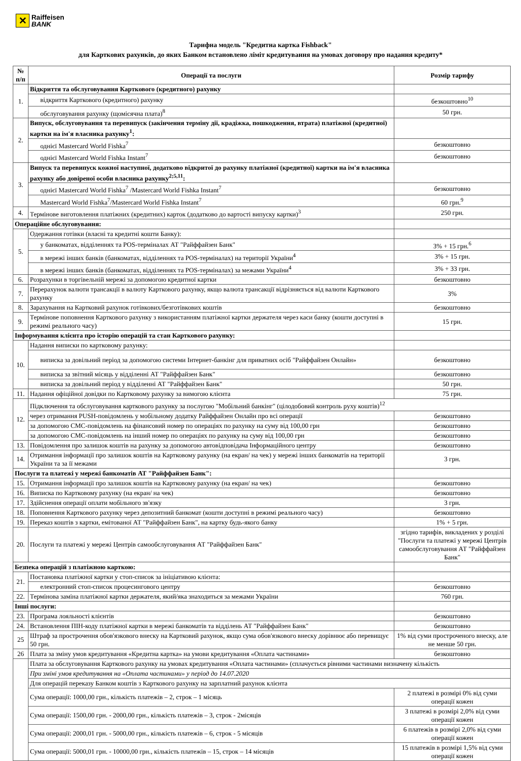✕
Raiffeisen
BANK
Тарифна модель "Кредитна картка Fishback"
для Карткових рахунків, до яких Банком встановлено ліміт кредитування на умовах договору про надання кредиту*
| № п/п | Операції та послуги | Розмір тарифу |
| --- | --- | --- |
| 1. | Відкриття та обслуговування Карткового (кредитного) рахунку | |
| | відкриття Карткового (кредитного) рахунку | безкоштовно<sup>10</sup> |
| | обслуговування рахунку (щомісячна плата)<sup>8</sup> | 50 грн. |
| 2. | Випуск, обслуговування та перевипуск (закінчення терміну дії, крадіжка, пошкодження, втрата) платіжної (кредитної) картки на ім'я власника рахунку<sup>1</sup>: | |
| | однієї Mastercard World Fishka<sup>7</sup> | безкоштовно |
| | однієї Mastercard World Fishka Instant<sup>7</sup> | безкоштовно |
| 3. | Випуск та перевипуск кожної наступної, додатково відкритої до рахунку платіжної (кредитної) картки на ім'я власника рахунку або довіреної особи власника рахунку<sup>2;5,11</sup>: | |
| | однієї Mastercard World Fishka<sup>7</sup> /Mastercard World Fishka Instant<sup>7</sup> | безкоштовно |
| | Mastercard World Fishka<sup>7</sup>/Mastercard World Fishka Instant<sup>7</sup> | 60 грн.<sup>9</sup> |
| 4. | Термінове виготовлення платіжних (кредитних) карток (додатково до вартості випуску картки)<sup>3</sup> | 250 грн. |
| Операційне обслуговування: | | |
| 5. | Одержання готівки (власні та кредитні кошти Банку): | |
| | у банкоматах, відділеннях та POS-терміналах АТ "Райффайзен Банк" | 3% + 15 грн.<sup>6</sup> |
| | в мережі інших банків (банкоматах, відділеннях та POS-терміналах) на території України<sup>4</sup> | 3% + 15 грн. |
| | в мережі інших банків (банкоматах, відділеннях та POS-терміналах) за межами України<sup>4</sup> | 3% + 33 грн. |
| 6. | Розрахунки в торгівельній мережі за допомогою кредитної картки | безкоштовно |
| 7. | Перерахунок валюти трансакції в валюту Карткового рахунку, якщо валюта трансакції відрізняється від валюти Карткового рахунку | 3% |
| 8. | Зарахування на Картковий рахунок готівкових/безготівкових коштів | безкоштовно |
| 9. | Термінове поповнення Карткового рахунку з використанням платіжної картки держателя через каси банку (кошти доступні в режимі реального часу) | 15 грн. |
| Інформування клієнта про історію операцій та стан Карткового рахунку: | | |
| 10. | Надання виписки по картковому рахунку: | |
| | виписка за довільний період за допомогою системи Інтернет-банкінг для приватних осіб "Райффайзен Онлайн» | безкоштовно |
| | виписка за звітний місяць у відділенні АТ "Райффайзен Банк" | безкоштовно |
| | виписка за довільний період у відділенні АТ "Райффайзен Банк" | 50 грн. |
| 11. | Надання офіційної довідки по Картковому рахунку за вимогою клієнта | 75 грн. |
| 12. | Підключення та обслуговування карткового рахунку за послугою "Мобільний банкінг" (цілодобовий контроль руху коштів)<sup>12</sup> | |
| | через отримання PUSH-повідомлень у мобільному додатку Райффайзен Онлайн про всі операції | безкоштовно |
| | за допомогою СМС-повідомлень на фінансовий номер по операціях по рахунку на суму від 100,00 грн | безкоштовно |
| | за допомогою СМС-повідомлень на інший номер по операціях по рахунку на суму від 100,00 грн | безкоштовно |
| 13. | Повідомлення про залишок коштів на рахунку за допомогою автовідповідача Інформаційного центру | безкоштовно |
| 14. | Отримання інформації про залишок коштів на Картковому рахунку (на екран/ на чек) у мережі інших банкоматів на території України та за її межами | 3 грн. |
| Послуги та платежі у мережі банкоматів АТ "Райффайзен Банк": | | |
| 15. | Отримання інформації про залишок коштів на Картковому рахунку (на екран/ на чек) | безкоштовно |
| 16. | Виписка по Картковому рахунку (на екран/ на чек) | безкоштовно |
| 17. | Здійснення операції оплати мобільного зв'язку | 3 грн. |
| 18. | Поповнення Карткового рахунку через депозитний банкомат (кошти доступні в режимі реального часу) | безкоштовно |
| 19. | Переказ коштів з картки, емітованої АТ "Райффайзен Банк", на картку будь-якого банку | 1% + 5 грн. |
| 20. | Послуги та платежі у мережі Центрів самообслуговування АТ "Райффайзен Банк" | згідно тарифів, викладених у розділі "Послуги та платежі у мережі Центрів самообслуговування АТ "Райффайзен Банк" |
| Безпека операцій з платіжною карткою: | | |
| 21. | Постановка платіжної картки у стоп-список за ініціативою клієнта: | |
| | електронний стоп-список процесингового центру | безкоштовно |
| 22. | Термінова заміна платіжної картки держателя, який/яка знаходиться за межами України | 760 грн. |
| Інші послуги: | | |
| 23. | Програма лояльності клієнтів | безкоштовно |
| 24. | Встановлення ПІН-коду платіжної картки в мережі банкоматів та відділень АТ "Райффайзен Банк" | безкоштовно |
| 25 | Штраф за прострочення обов'язкового внеску на Картковий рахунок, якщо сума обов'язкового внеску дорівнює або перевищує 50 грн. | 1% від суми простроченого внеску, але не менше 50 грн. |
| 26 | Плата за зміну умов кредитування «Кредитна картка» на умови кредитування «Оплата частинами» | безкоштовно |
| | Плата за обслуговування Карткового рахунку на умовах кредитування «Оплата частинами» (сплачується рівними частинами визначену кількість | |
| | При зміні умов кредитування на «Оплата частинами» у період до 14.07.2020 | |
| | Для операцій переказу Банком коштів з Карткового рахунку на зарплатний рахунок клієнта | |
| | Сума операції: 1000,00 грн., кількість платежів – 2, строк – 1 місяць | 2 платежі в розмірі 0% від суми операції кожен |
| | Сума операції: 1500,00 грн. - 2000,00 грн., кількість платежів – 3, строк - 2місяців | 3 платежі в розмірі 2,0% від суми операції кожен |
| | Сума операції: 2000,01 грн. - 5000,00 грн., кількість платежів – 6, строк - 5 місяців | 6 платежів в розмірі 2,0% від суми операції кожен |
| | Сума операції: 5000,01 грн. - 10000,00 грн., кількість платежів – 15, строк – 14 місяців | 15 платежів в розмірі 1,5% від суми операції кожен |